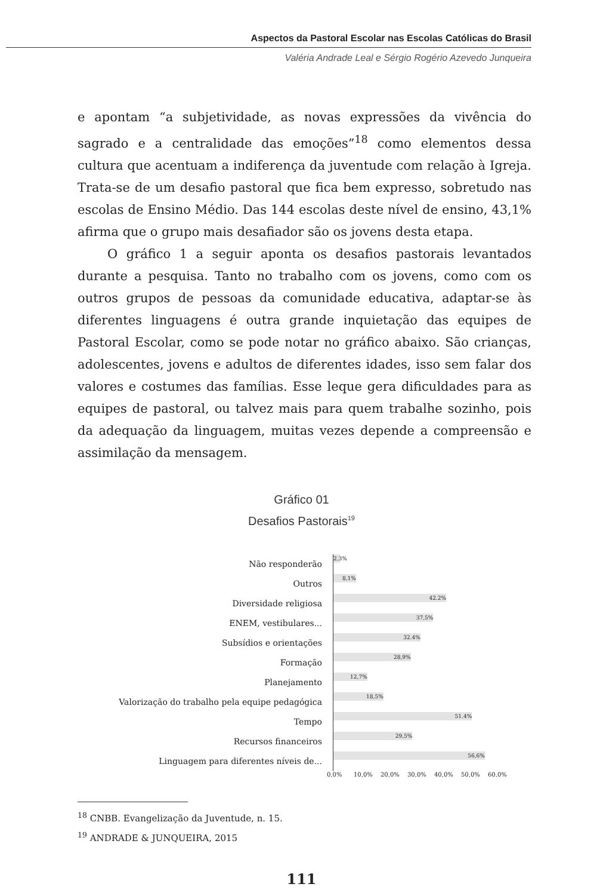Aspectos da Pastoral Escolar nas Escolas Católicas do Brasil
Valéria Andrade Leal e Sérgio Rogério Azevedo Junqueira
e apontam “a subjetividade, as novas expressões da vivência do sagrado e a centralidade das emoções”<sup>18</sup> como elementos dessa cultura que acentuam a indiferença da juventude com relação à Igreja. Trata-se de um desafio pastoral que fica bem expresso, sobretudo nas escolas de Ensino Médio. Das 144 escolas deste nível de ensino, 43,1% afirma que o grupo mais desafiador são os jovens desta etapa.
O gráfico 1 a seguir aponta os desafios pastorais levantados durante a pesquisa. Tanto no trabalho com os jovens, como com os outros grupos de pessoas da comunidade educativa, adaptar-se às diferentes linguagens é outra grande inquietação das equipes de Pastoral Escolar, como se pode notar no gráfico abaixo. São crianças, adolescentes, jovens e adultos de diferentes idades, isso sem falar dos valores e costumes das famílias. Esse leque gera dificuldades para as equipes de pastoral, ou talvez mais para quem trabalhe sozinho, pois da adequação da linguagem, muitas vezes depende a compreensão e assimilação da mensagem.
Gráfico 01
Desafios Pastorais<sup>19</sup>
Não responderão
2,3%
Outros
8,1%
Diversidade religiosa
42.2%
ENEM, vestibulares...
37,5%
Subsídios e orientações
32.4%
Formação
28,9%
Planejamento
12,7%
Valorização do trabalho pela equipe pedagógica
18,5%
Tempo
51.4%
Recursos financeiros
29,5%
Linguagem para diferentes níveis de...
56,6%
0,0% 10,0% 20,0% 30,0% 40,0% 50,0% 60,0%
<sup>18</sup> CNBB. Evangelização da Juventude, n. 15.
<sup>19</sup> ANDRADE & JUNQUEIRA, 2015
111